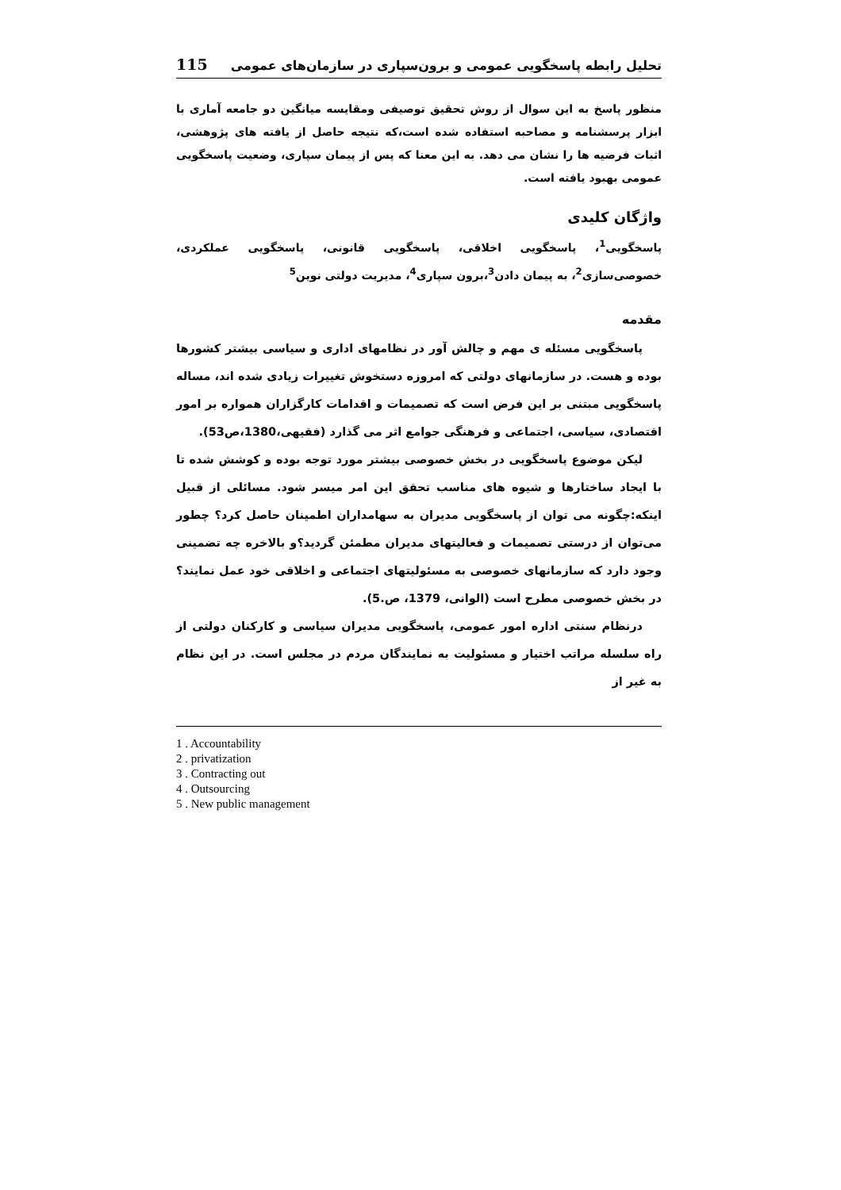تحلیل رابطه پاسخگویی عمومی و برون‌سپاری در سازمان‌های عمومی 115
منظور پاسخ به این سوال از روش تحقیق توصیفی ومقایسه میانگین دو جامعه آماری با ابزار پرسشنامه و مصاحبه استفاده شده است،که نتیجه حاصل از یافته های پژوهشی، اثبات فرضیه ها را نشان می دهد. به این معنا که پس از پیمان سپاری، وضعیت پاسخگویی عمومی بهبود یافته است.
واژگان کلیدی
پاسخگویی<sup>1</sup>، پاسخگویی اخلاقی، پاسخگویی قانونی، پاسخگویی عملکردی، خصوصی‌سازی<sup>2</sup>، به پیمان دادن<sup>3</sup>،برون سپاری<sup>4</sup>، مدیریت دولتی نوین<sup>5</sup>
مقدمه
پاسخگویی مسئله ی مهم و چالش آور در نظامهای اداری و سیاسی بیشتر کشورها بوده و هست. در سازمانهای دولتی که امروزه دستخوش تغییرات زیادی شده اند، مساله پاسخگویی مبتنی بر این فرض است که تصمیمات و اقدامات کارگزاران همواره بر امور اقتصادی، سیاسی، اجتماعی و فرهنگی جوامع اثر می گذارد (فقیهی،1380،ص53).
لیکن موضوع پاسخگویی در بخش خصوصی بیشتر مورد توجه بوده و کوشش شده تا با ایجاد ساختارها و شیوه های مناسب تحقق این امر میسر شود. مسائلی از قبیل اینکه:چگونه می توان از پاسخگویی مدیران به سهامداران اطمینان حاصل کرد؟ چطور می‌توان از درستی تصمیمات و فعالیتهای مدیران مطمئن گردید؟و بالاخره چه تضمینی وجود دارد که سازمانهای خصوصی به مسئولیتهای اجتماعی و اخلاقی خود عمل نمایند؟ در بخش خصوصی مطرح است (الوانی، 1379، ص.5).
درنظام سنتی اداره امور عمومی، پاسخگویی مدیران سیاسی و کارکنان دولتی از راه سلسله مراتب اختیار و مسئولیت به نمایندگان مردم در مجلس است. در این نظام به غیر از
1 . Accountability
2 . privatization
3 . Contracting out
4 . Outsourcing
5 . New public management